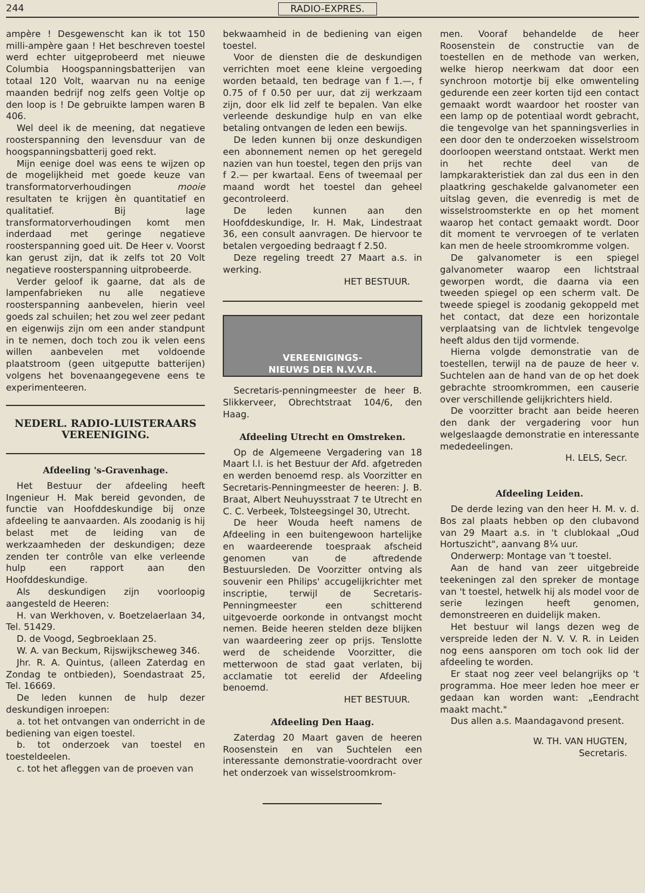244 RADIO-EXPRES.
ampère ! Desgewenscht kan ik tot 150 milli-ampère gaan ! Het beschreven toestel werd echter uitgeprobeerd met nieuwe Columbia Hoogspanningsbatterijen van totaal 120 Volt, waarvan nu na eenige maanden bedrijf nog zelfs geen Voltje op den loop is ! De gebruikte lampen waren B 406.
Wel deel ik de meening, dat negatieve roosterspanning den levensduur van de hoogspanningsbatterij goed rekt.
Mijn eenige doel was eens te wijzen op de mogelijkheid met goede keuze van transformatorverhoudingen mooie resultaten te krijgen èn quantitatief en qualitatief. Bij lage transformatorverhoudingen komt men inderdaad met geringe negatieve roosterspanning goed uit. De Heer v. Voorst kan gerust zijn, dat ik zelfs tot 20 Volt negatieve roosterspanning uitprobeerde.
Verder geloof ik gaarne, dat als de lampenfabrieken nu alle negatieve roosterspanning aanbevelen, hierin veel goeds zal schuilen; het zou wel zeer pedant en eigenwijs zijn om een ander standpunt in te nemen, doch toch zou ik velen eens willen aanbevelen met voldoende plaatstroom (geen uitgeputte batterijen) volgens het bovenaangegevene eens te experimenteeren.
NEDERL. RADIO-LUISTERAARS VEREENIGING.
Afdeeling 's-Gravenhage.
Het Bestuur der afdeeling heeft Ingenieur H. Mak bereid gevonden, de functie van Hoofddeskundige bij onze afdeeling te aanvaarden. Als zoodanig is hij belast met de leiding van de werkzaamheden der deskundigen; deze zenden ter contrôle van elke verleende hulp een rapport aan den Hoofddeskundige.
Als deskundigen zijn voorloopig aangesteld de Heeren:
H. van Werkhoven, v. Boetzelaerlaan 34, Tel. 51429.
D. de Voogd, Segbroeklaan 25.
W. A. van Beckum, Rijswijkscheweg 346.
Jhr. R. A. Quintus, (alleen Zaterdag en Zondag te ontbieden), Soendastraat 25, Tel. 16669.
De leden kunnen de hulp dezer deskundigen inroepen:
a. tot het ontvangen van onderricht in de bediening van eigen toestel.
b. tot onderzoek van toestel en toesteldeelen.
c. tot het afleggen van de proeven van
bekwaamheid in de bediening van eigen toestel.
Voor de diensten die de deskundigen verrichten moet eene kleine vergoeding worden betaald, ten bedrage van f 1.—, f 0.75 of f 0.50 per uur, dat zij werkzaam zijn, door elk lid zelf te bepalen. Van elke verleende deskundige hulp en van elke betaling ontvangen de leden een bewijs.
De leden kunnen bij onze deskundigen een abonnement nemen op het geregeld nazien van hun toestel, tegen den prijs van f 2.— per kwartaal. Eens of tweemaal per maand wordt het toestel dan geheel gecontroleerd.
De leden kunnen aan den Hoofddeskundige, Ir. H. Mak, Lindestraat 36, een consult aanvragen. De hiervoor te betalen vergoeding bedraagt f 2.50.
Deze regeling treedt 27 Maart a.s. in werking.
HET BESTUUR.
VEREENIGINGS-
NIEUWS DER N.V.V.R.
Secretaris-penningmeester de heer B. Slikkerveer, Obrechtstraat 104/6, den Haag.
Afdeeling Utrecht en Omstreken.
Op de Algemeene Vergadering van 18 Maart l.l. is het Bestuur der Afd. afgetreden en werden benoemd resp. als Voorzitter en Secretaris-Penningmeester de heeren: J. B. Braat, Albert Neuhuysstraat 7 te Utrecht en C. C. Verbeek, Tolsteegsingel 30, Utrecht.
De heer Wouda heeft namens de Afdeeling in een buitengewoon hartelijke en waardeerende toespraak afscheid genomen van de aftredende Bestuursleden. De Voorzitter ontving als souvenir een Philips' accugelijkrichter met inscriptie, terwijl de Secretaris-Penningmeester een schitterend uitgevoerde oorkonde in ontvangst mocht nemen. Beide heeren stelden deze blijken van waardeering zeer op prijs. Tenslotte werd de scheidende Voorzitter, die metterwoon de stad gaat verlaten, bij acclamatie tot eerelid der Afdeeling benoemd.
HET BESTUUR.
Afdeeling Den Haag.
Zaterdag 20 Maart gaven de heeren Roosenstein en van Suchtelen een interessante demonstratie-voordracht over het onderzoek van wisselstroomkrom-
men. Vooraf behandelde de heer Roosenstein de constructie van de toestellen en de methode van werken, welke hierop neerkwam dat door een synchroon motortje bij elke omwenteling gedurende een zeer korten tijd een contact gemaakt wordt waardoor het rooster van een lamp op de potentiaal wordt gebracht, die tengevolge van het spanningsverlies in een door den te onderzoeken wisselstroom doorloopen weerstand ontstaat. Werkt men in het rechte deel van de lampkarakteristiek dan zal dus een in den plaatkring geschakelde galvanometer een uitslag geven, die evenredig is met de wisselstroomsterkte en op het moment waarop het contact gemaakt wordt. Door dit moment te vervroegen of te verlaten kan men de heele stroomkromme volgen.
De galvanometer is een spiegel galvanometer waarop een lichtstraal geworpen wordt, die daarna via een tweeden spiegel op een scherm valt. De tweede spiegel is zoodanig gekoppeld met het contact, dat deze een horizontale verplaatsing van de lichtvlek tengevolge heeft aldus den tijd vormende.
Hierna volgde demonstratie van de toestellen, terwijl na de pauze de heer v. Suchtelen aan de hand van de op het doek gebrachte stroomkrommen, een causerie over verschillende gelijkrichters hield.
De voorzitter bracht aan beide heeren den dank der vergadering voor hun welgeslaagde demonstratie en interessante mededeelingen.
H. LELS, Secr.
Afdeeling Leiden.
De derde lezing van den heer H. M. v. d. Bos zal plaats hebben op den clubavond van 29 Maart a.s. in 't clublokaal „Oud Hortuszicht", aanvang 8¼ uur.
Onderwerp: Montage van 't toestel.
Aan de hand van zeer uitgebreide teekeningen zal den spreker de montage van 't toestel, hetwelk hij als model voor de serie lezingen heeft genomen, demonstreeren en duidelijk maken.
Het bestuur wil langs dezen weg de verspreide leden der N. V. V. R. in Leiden nog eens aansporen om toch ook lid der afdeeling te worden.
Er staat nog zeer veel belangrijks op 't programma. Hoe meer leden hoe meer er gedaan kan worden want: „Eendracht maakt macht."
Dus allen a.s. Maandagavond present.
W. TH. VAN HUGTEN,
Secretaris.